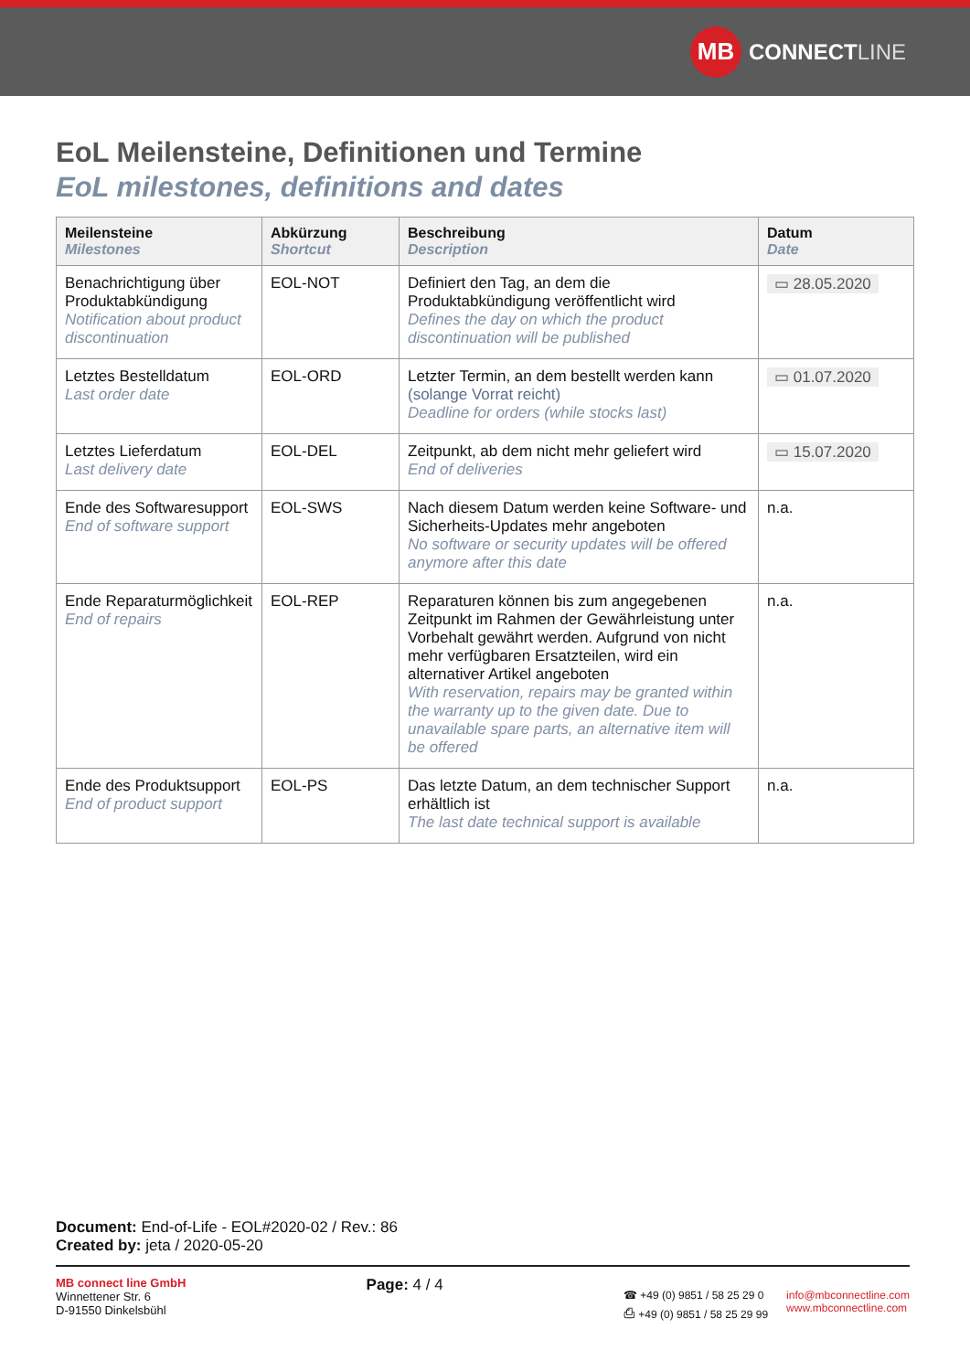MB
CONNECT LINE
EoL Meilensteine, Definitionen und Termine
EoL milestones, definitions and dates
| Meilensteine Milestones | Abkürzung Shortcut | Beschreibung Description | Datum Date |
| --- | --- | --- | --- |
| Benachrichtigung über Produktabkündigung Notification about product discontinuation | EOL-NOT | Definiert den Tag, an dem die Produktabkündigung veröffentlicht wird Defines the day on which the product discontinuation will be published | ▭ 28.05.2020 |
| Letztes Bestelldatum Last order date | EOL-ORD | Letzter Termin, an dem bestellt werden kann (solange Vorrat reicht) Deadline for orders (while stocks last) | ▭ 01.07.2020 |
| Letztes Lieferdatum Last delivery date | EOL-DEL | Zeitpunkt, ab dem nicht mehr geliefert wird End of deliveries | ▭ 15.07.2020 |
| Ende des Softwaresupport End of software support | EOL-SWS | Nach diesem Datum werden keine Software- und Sicherheits-Updates mehr angeboten No software or security updates will be offered anymore after this date | n.a. |
| Ende Reparaturmöglichkeit End of repairs | EOL-REP | Reparaturen können bis zum angegebenen Zeitpunkt im Rahmen der Gewährleistung unter Vorbehalt gewährt werden. Aufgrund von nicht mehr verfügbaren Ersatzteilen, wird ein alternativer Artikel angeboten With reservation, repairs may be granted within the warranty up to the given date. Due to unavailable spare parts, an alternative item will be offered | n.a. |
| Ende des Produktsupport End of product support | EOL-PS | Das letzte Datum, an dem technischer Support erhältlich ist The last date technical support is available | n.a. |
Document: End-of-Life - EOL#2020-02 / Rev.: 86
Created by: jeta / 2020-05-20
MB connect line GmbH
Winnettener Str. 6
D-91550 Dinkelsbühl
Page: 4 / 4
☎ +49 (0) 9851 / 58 25 29 0
⎙ +49 (0) 9851 / 58 25 29 99
info@mbconnectline.com
www.mbconnectline.com